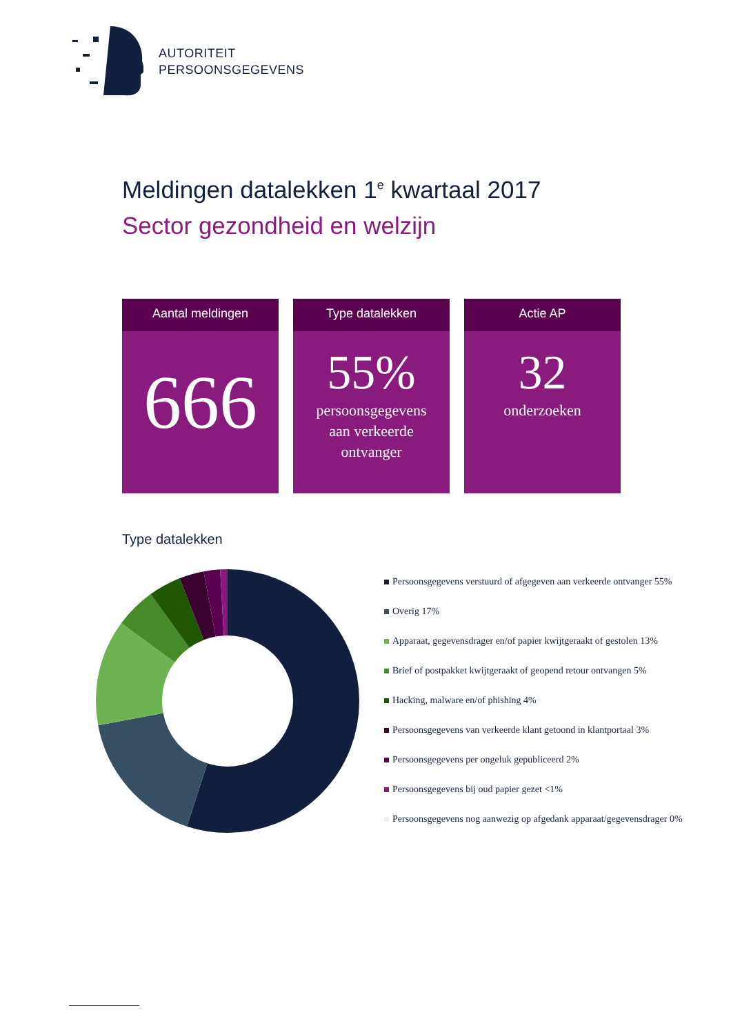AUTORITEIT
PERSOONSGEGEVENS
Meldingen datalekken 1<sup>e</sup> kwartaal 2017
Sector gezondheid en welzijn
Aantal meldingen
666
Type datalekken
55%
persoonsgegevens
aan verkeerde
ontvanger
Actie AP
32
onderzoeken
Type datalekken
Persoonsgegevens verstuurd of afgegeven aan verkeerde ontvanger 55%
Overig 17%
Apparaat, gegevensdrager en/of papier kwijtgeraakt of gestolen 13%
Brief of postpakket kwijtgeraakt of geopend retour ontvangen 5%
Hacking, malware en/of phishing 4%
Persoonsgegevens van verkeerde klant getoond in klantportaal 3%
Persoonsgegevens per ongeluk gepubliceerd 2%
Persoonsgegevens bij oud papier gezet <1%
Persoonsgegevens nog aanwezig op afgedank apparaat/gegevensdrager 0%